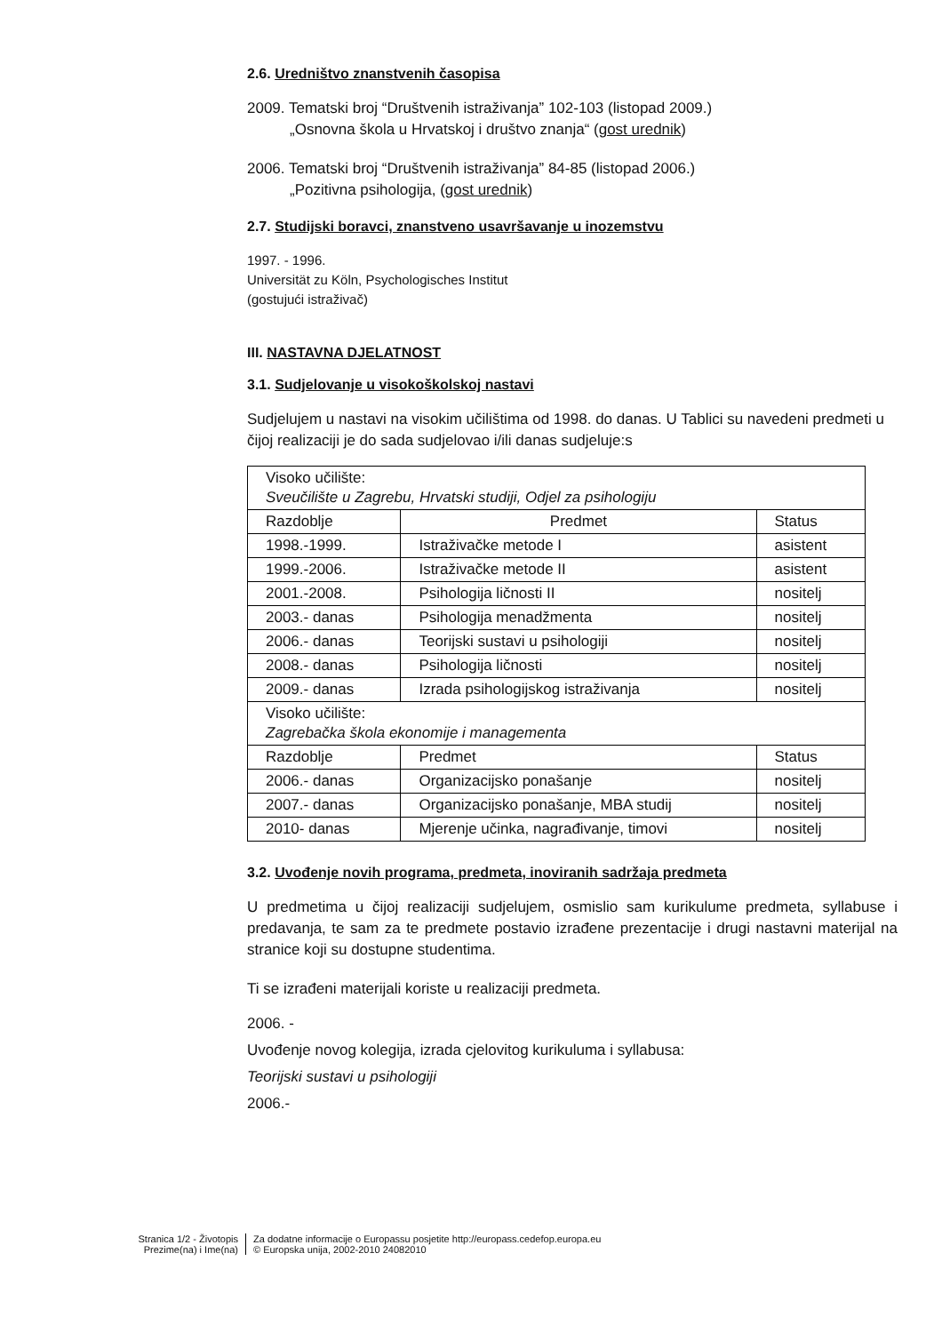2.6. Uredništvo znanstvenih časopisa
2009. Tematski broj “Društvenih istraživanja” 102-103 (listopad 2009.)
„Osnovna škola u Hrvatskoj i društvo znanja“ (gost urednik)
2006. Tematski broj “Društvenih istraživanja” 84-85 (listopad 2006.)
„Pozitivna psihologija, (gost urednik)
2.7. Studijski boravci, znanstveno usavršavanje u inozemstvu
1997. - 1996.
Universität zu Köln, Psychologisches Institut
(gostujući istraživač)
III. NASTAVNA DJELATNOST
3.1. Sudjelovanje u visokoškolskoj nastavi
Sudjelujem u nastavi na visokim učilištima od 1998. do danas. U Tablici su navedeni predmeti u čijoj realizaciji je do sada sudjelovao i/ili danas sudjeluje:s
| Visoko učilište: Sveučilište u Zagrebu, Hrvatski studiji, Odjel za psihologiju | | |
| Razdoblje | Predmet | Status |
| 1998.-1999. | Istraživačke metode I | asistent |
| 1999.-2006. | Istraživačke metode II | asistent |
| 2001.-2008. | Psihologija ličnosti II | nositelj |
| 2003.- danas | Psihologija menadžmenta | nositelj |
| 2006.- danas | Teorijski sustavi u psihologiji | nositelj |
| 2008.- danas | Psihologija ličnosti | nositelj |
| 2009.- danas | Izrada psihologijskog istraživanja | nositelj |
| Visoko učilište: Zagrebačka škola ekonomije i managementa | | |
| Razdoblje | Predmet | Status |
| 2006.- danas | Organizacijsko ponašanje | nositelj |
| 2007.- danas | Organizacijsko ponašanje, MBA studij | nositelj |
| 2010- danas | Mjerenje učinka, nagrađivanje, timovi | nositelj |
3.2. Uvođenje novih programa, predmeta, inoviranih sadržaja predmeta
U predmetima u čijoj realizaciji sudjelujem, osmislio sam kurikulume predmeta, syllabuse i predavanja, te sam za te predmete postavio izrađene prezentacije i drugi nastavni materijal na stranice koji su dostupne studentima.
Ti se izrađeni materijali koriste u realizaciji predmeta.
2006. -
Uvođenje novog kolegija, izrada cjelovitog kurikuluma i syllabusa:
Teorijski sustavi u psihologiji
2006.-
Stranica 1/2 - Životopis
Prezime(na) i Ime(na)
Za dodatne informacije o Europassu posjetite http://europass.cedefop.europa.eu
© Europska unija, 2002-2010 24082010